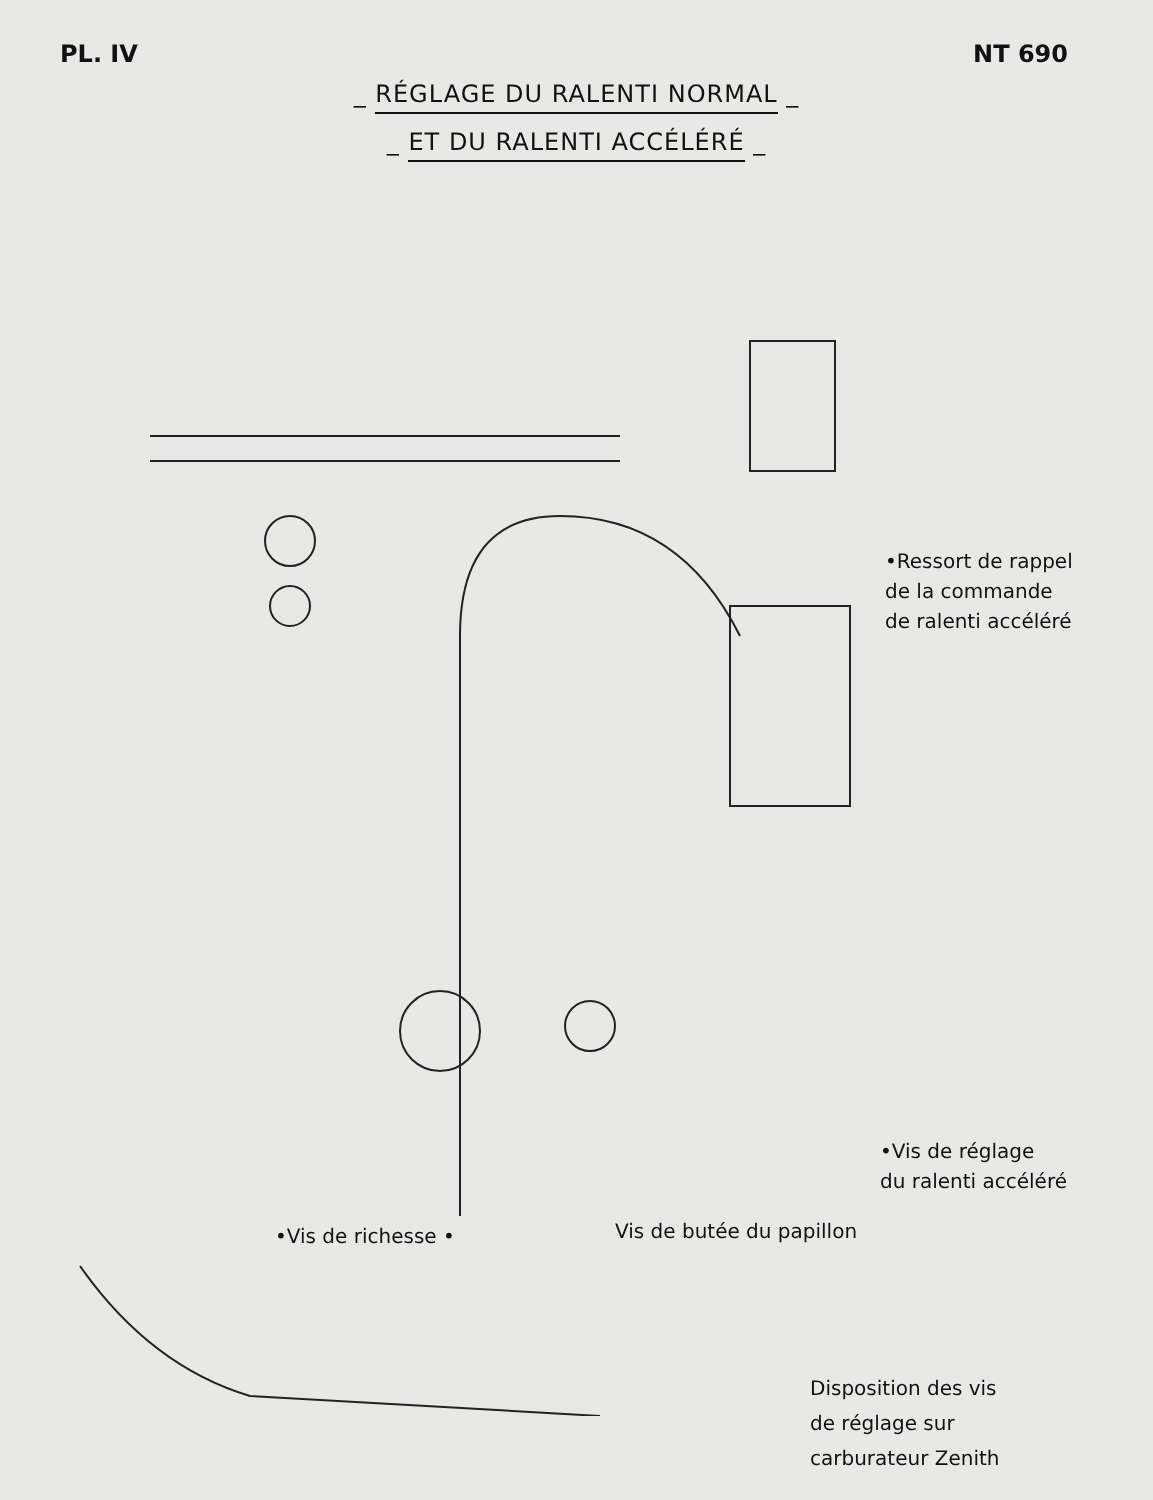PL. IV NT 690
_ RÉGLAGE DU RALENTI NORMAL _
_ ET DU RALENTI ACCÉLÉRÉ _
•Ressort de rappel
de la commande
de ralenti accéléré
•Vis de réglage
du ralenti accéléré
•Vis de richesse • Vis de butée du papillon
Disposition des vis
de réglage sur
carburateur Zenith